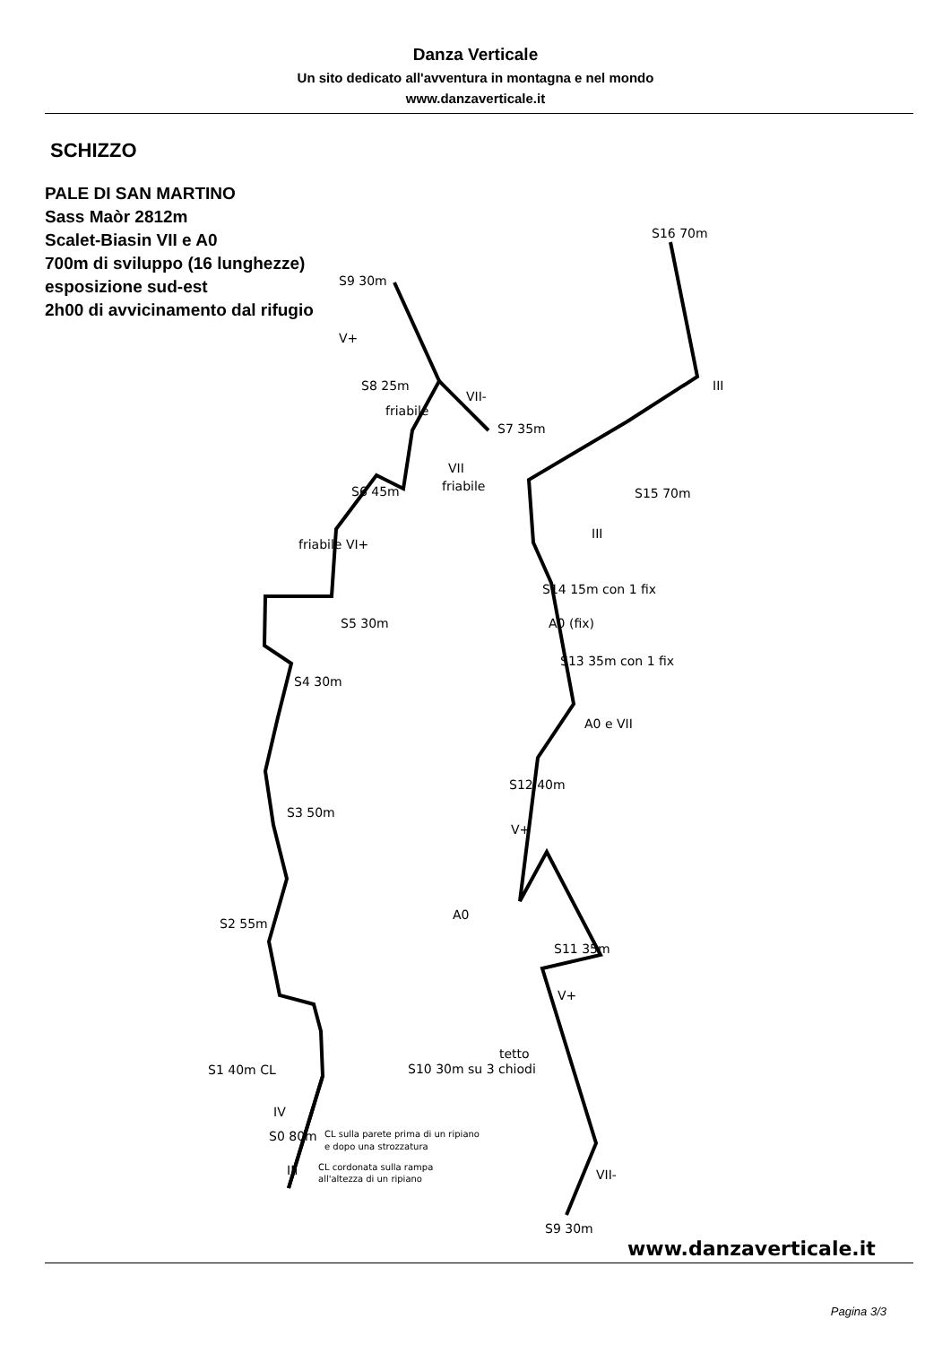Danza Verticale
Un sito dedicato all'avventura in montagna e nel mondo
www.danzaverticale.it
SCHIZZO
PALE DI SAN MARTINO
Sass Maòr 2812m
Scalet-Biasin VII e A0
700m di sviluppo (16 lunghezze)
esposizione sud-est
2h00 di avvicinamento dal rifugio
S9 30m
S8 25m
S7 35m
S6 45m
S5 30m
S4 30m
S3 50m
S2 55m
S1 40m CL
S0 80m
III
IV
friabile
friabile
friabile VI+
VII-
VII
V+
CL sulla parete prima di un ripiano
e dopo una strozzatura
CL cordonata sulla rampa
all'altezza di un ripiano
S16 70m
III
S15 70m
III
S14 15m con 1 fix
A0 (fix)
S13 35m con 1 fix
A0 e VII
S12 40m
V+
A0
S11 35m
V+
tetto
S10 30m su 3 chiodi
VII-
S9 30m
www.danzaverticale.it
Pagina 3/3